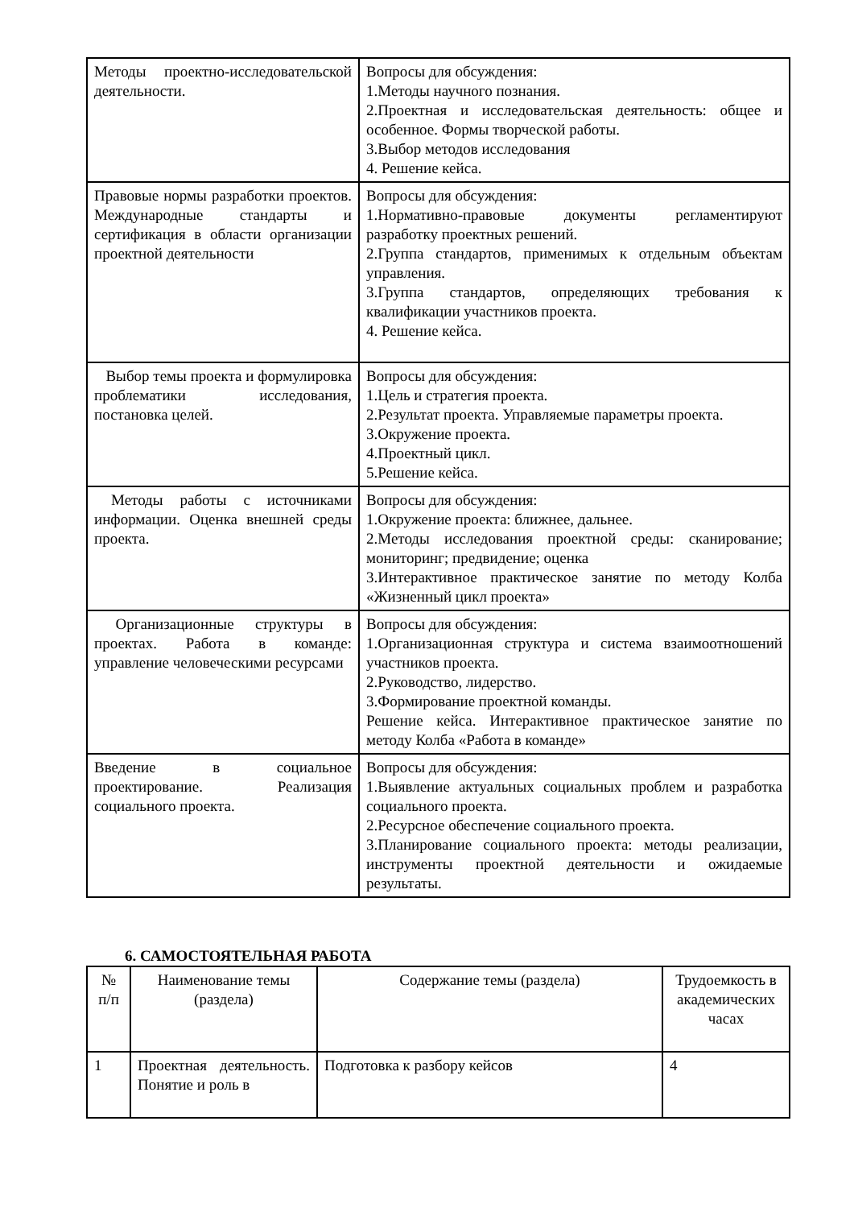| Методы проектно-исследовательской деятельности. | Вопросы для обсуждения: 1.Методы научного познания. 2.Проектная и исследовательская деятельность: общее и особенное. Формы творческой работы. 3.Выбор методов исследования 4. Решение кейса. |
| Правовые нормы разработки проектов. Международные стандарты и сертификация в области организации проектной деятельности | Вопросы для обсуждения: 1.Нормативно-правовые документы регламентируют разработку проектных решений. 2.Группа стандартов, применимых к отдельным объектам управления. 3.Группа стандартов, определяющих требования к квалификации участников проекта. 4. Решение кейса. |
| Выбор темы проекта и формулировка проблематики исследования, постановка целей. | Вопросы для обсуждения: 1.Цель и стратегия проекта. 2.Результат проекта. Управляемые параметры проекта. 3.Окружение проекта. 4.Проектный цикл. 5.Решение кейса. |
| Методы работы с источниками информации. Оценка внешней среды проекта. | Вопросы для обсуждения: 1.Окружение проекта: ближнее, дальнее. 2.Методы исследования проектной среды: сканирование; мониторинг; предвидение; оценка 3.Интерактивное практическое занятие по методу Колба «Жизненный цикл проекта» |
| Организационные структуры в проектах. Работа в команде: управление человеческими ресурсами | Вопросы для обсуждения: 1.Организационная структура и система взаимоотношений участников проекта. 2.Руководство, лидерство. 3.Формирование проектной команды. Решение кейса. Интерактивное практическое занятие по методу Колба «Работа в команде» |
| Введение в социальное проектирование. Реализация социального проекта. | Вопросы для обсуждения: 1.Выявление актуальных социальных проблем и разработка социального проекта. 2.Ресурсное обеспечение социального проекта. 3.Планирование социального проекта: методы реализации, инструменты проектной деятельности и ожидаемые результаты. |
6. САМОСТОЯТЕЛЬНАЯ РАБОТА
| № п/п | Наименование темы (раздела) | Содержание темы (раздела) | Трудоемкость в академических часах |
| --- | --- | --- | --- |
| 1 | Проектная деятельность. Понятие и роль в | Подготовка к разбору кейсов | 4 |